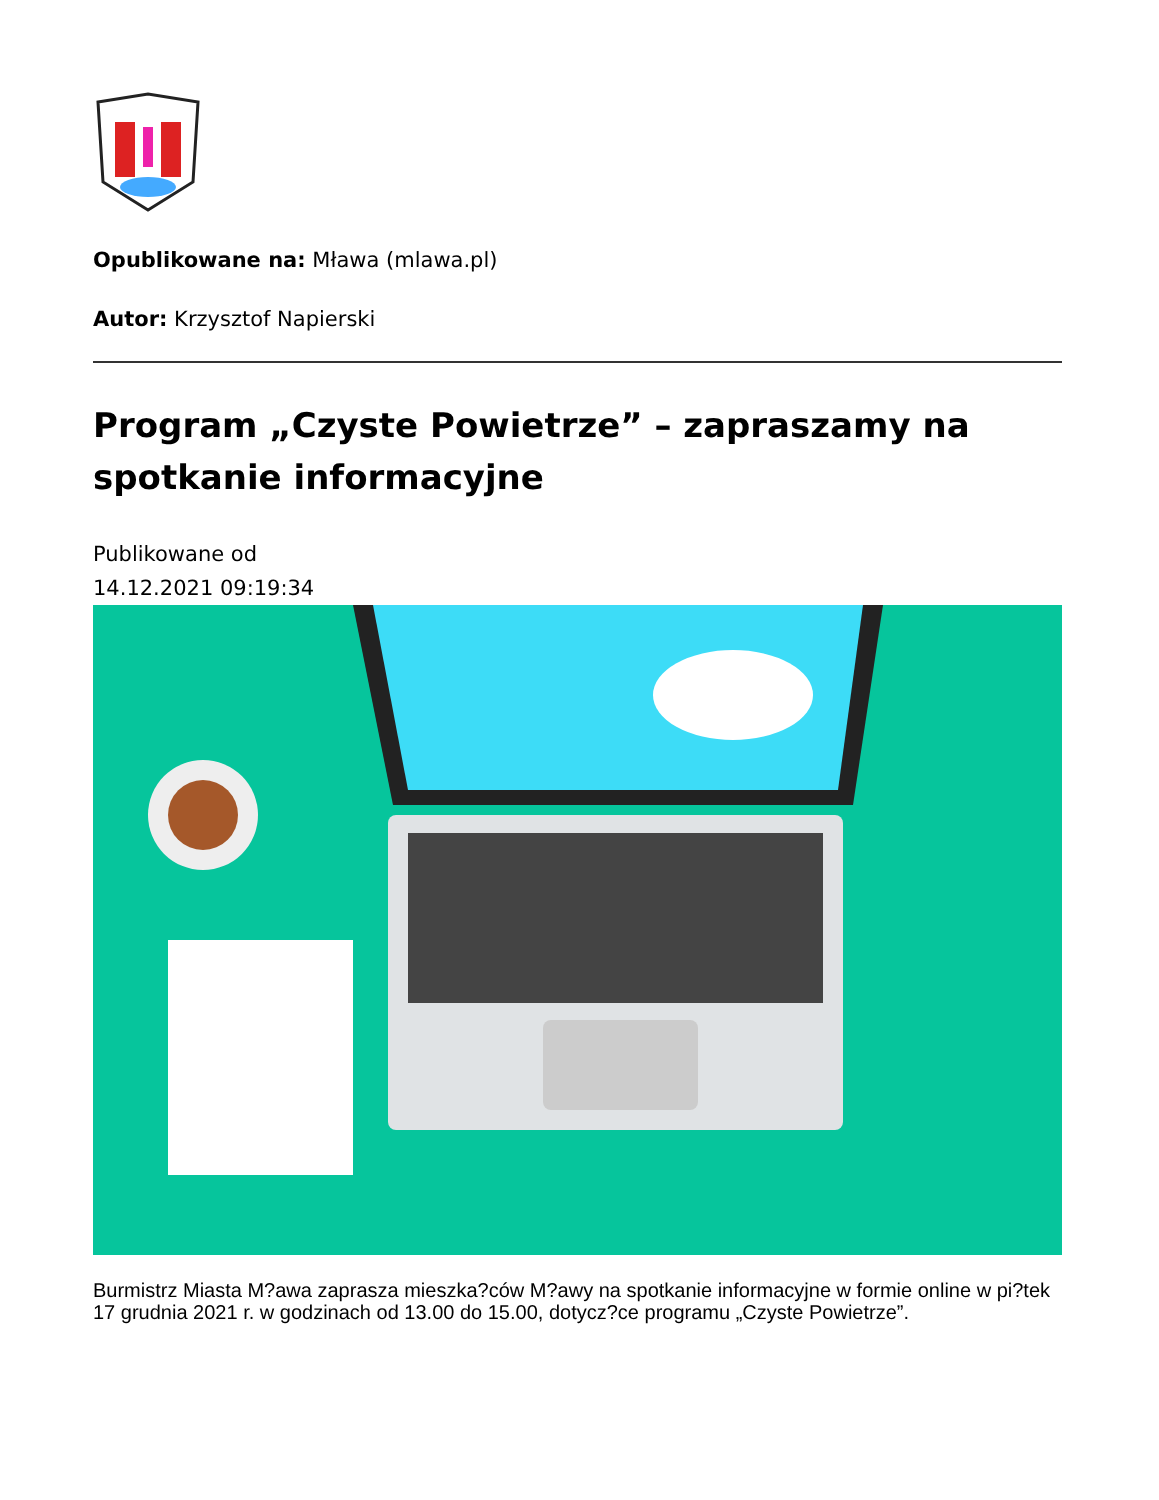Opublikowane na: Mława (mlawa.pl)
Autor: Krzysztof Napierski
Program „Czyste Powietrze” – zapraszamy na spotkanie informacyjne
Publikowane od
14.12.2021 09:19:34
Burmistrz Miasta M?awa zaprasza mieszka?ców M?awy na spotkanie informacyjne w formie online w pi?tek 17 grudnia 2021 r. w godzinach od 13.00 do 15.00, dotycz?ce programu „Czyste Powietrze”.